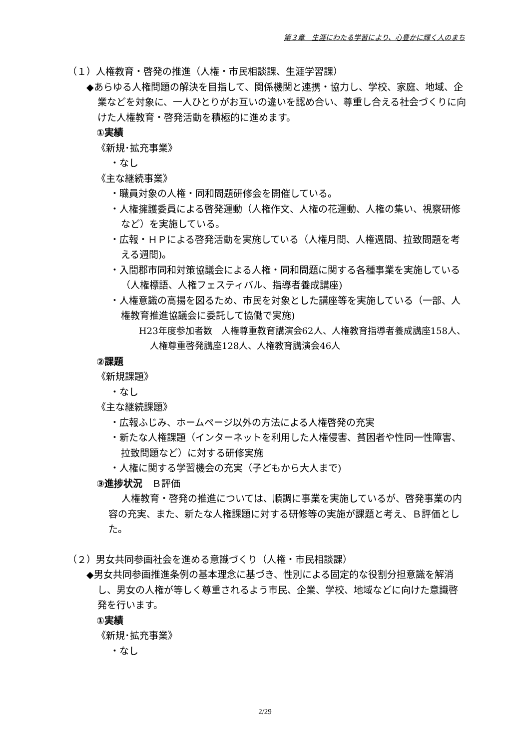第３章　生涯にわたる学習により、心豊かに輝く人のまち
（１）人権教育・啓発の推進（人権・市民相談課、生涯学習課）
◆あらゆる人権問題の解決を目指して、関係機関と連携・協力し、学校、家庭、地域、企業などを対象に、一人ひとりがお互いの違いを認め合い、尊重し合える社会づくりに向けた人権教育・啓発活動を積極的に進めます。
①実績
《新規･拡充事業》
・なし
《主な継続事業》
・職員対象の人権・同和問題研修会を開催している。
・人権擁護委員による啓発運動（人権作文、人権の花運動、人権の集い、視察研修など）を実施している。
・広報・ＨＰによる啓発活動を実施している（人権月間、人権週間、拉致問題を考える週間)。
・入間郡市同和対策協議会による人権・同和問題に関する各種事業を実施している（人権標語、人権フェスティバル、指導者養成講座)
・人権意識の高揚を図るため、市民を対象とした講座等を実施している（一部、人権教育推進協議会に委託して協働で実施)
H23年度参加者数　人権尊重教育講演会62人、人権教育指導者養成講座158人、人権尊重啓発講座128人、人権教育講演会46人
②課題
《新規課題》
・なし
《主な継続課題》
・広報ふじみ、ホームページ以外の方法による人権啓発の充実
・新たな人権課題（インターネットを利用した人権侵害、貧困者や性同一性障害、拉致問題など）に対する研修実施
・人権に関する学習機会の充実（子どもから大人まで)
③進捗状況　Ｂ評価
人権教育・啓発の推進については、順調に事業を実施しているが、啓発事業の内容の充実、また、新たな人権課題に対する研修等の実施が課題と考え、Ｂ評価とした。
（２）男女共同参画社会を進める意識づくり（人権・市民相談課）
◆男女共同参画推進条例の基本理念に基づき、性別による固定的な役割分担意識を解消し、男女の人権が等しく尊重されるよう市民、企業、学校、地域などに向けた意識啓発を行います。
①実績
《新規･拡充事業》
・なし
2/29